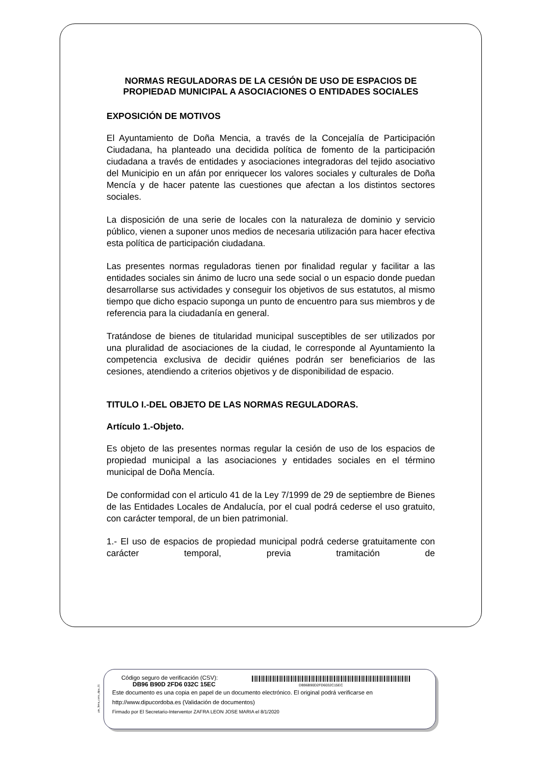NORMAS REGULADORAS DE LA CESIÓN DE USO DE ESPACIOS DE PROPIEDAD MUNICIPAL A ASOCIACIONES O ENTIDADES SOCIALES
EXPOSICIÓN DE MOTIVOS
El Ayuntamiento de Doña Mencia, a través de la Concejalía de Participación Ciudadana, ha planteado una decidida política de fomento de la participación ciudadana a través de entidades y asociaciones integradoras del tejido asociativo del Municipio en un afán por enriquecer los valores sociales y culturales de Doña Mencía y de hacer patente las cuestiones que afectan a los distintos sectores sociales.
La disposición de una serie de locales con la naturaleza de dominio y servicio público, vienen a suponer unos medios de necesaria utilización para hacer efectiva esta política de participación ciudadana.
Las presentes normas reguladoras tienen por finalidad regular y facilitar a las entidades sociales sin ánimo de lucro una sede social o un espacio donde puedan desarrollarse sus actividades y conseguir los objetivos de sus estatutos, al mismo tiempo que dicho espacio suponga un punto de encuentro para sus miembros y de referencia para la ciudadanía en general.
Tratándose de bienes de titularidad municipal susceptibles de ser utilizados por una pluralidad de asociaciones de la ciudad, le corresponde al Ayuntamiento la competencia exclusiva de decidir quiénes podrán ser beneficiarios de las cesiones, atendiendo a criterios objetivos y de disponibilidad de espacio.
TITULO I.-DEL OBJETO DE LAS NORMAS REGULADORAS.
Artículo 1.-Objeto.
Es objeto de las presentes normas regular la cesión de uso de los espacios de propiedad municipal a las asociaciones y entidades sociales en el término municipal de Doña Mencía.
De conformidad con el articulo 41 de la Ley 7/1999 de 29 de septiembre de Bienes de las Entidades Locales de Andalucía, por el cual podrá cederse el uso gratuito, con carácter temporal, de un bien patrimonial.
1.- El uso de espacios de propiedad municipal podrá cederse gratuitamente con carácter temporal, previa tramitación de
pie_firma_corto_dipu_01
Código seguro de verificación (CSV):
DB96 B90D 2FD6 032C 15EC DB96B90D2FD6032C15EC
Este documento es una copia en papel de un documento electrónico. El original podrá verificarse en
http://www.dipucordoba.es (Validación de documentos)
Firmado por El Secretario-Interventor ZAFRA LEON JOSE MARIA el 8/1/2020